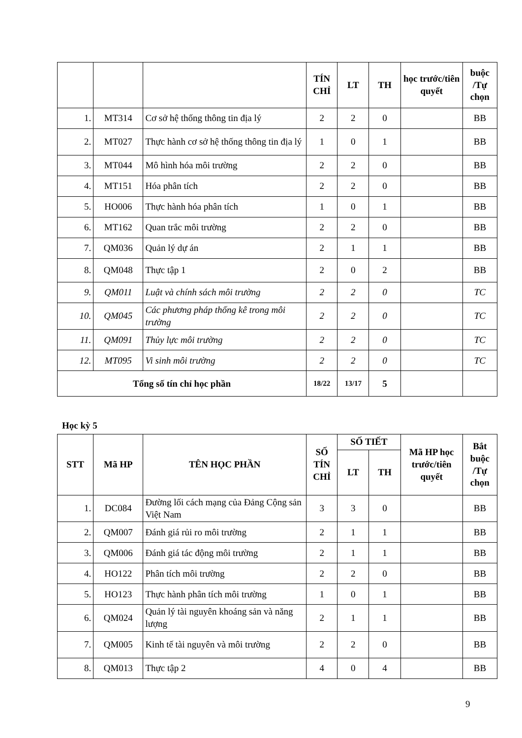| | | | TÍN CHỈ | LT | TH | học trước/tiên quyết | buộc /Tự chọn |
| --- | --- | --- | --- | --- | --- | --- | --- |
| 1. | MT314 | Cơ sở hệ thống thông tin địa lý | 2 | 2 | 0 | | BB |
| 2. | MT027 | Thực hành cơ sở hệ thống thông tin địa lý | 1 | 0 | 1 | | BB |
| 3. | MT044 | Mô hình hóa môi trường | 2 | 2 | 0 | | BB |
| 4. | MT151 | Hóa phân tích | 2 | 2 | 0 | | BB |
| 5. | HO006 | Thực hành hóa phân tích | 1 | 0 | 1 | | BB |
| 6. | MT162 | Quan trắc môi trường | 2 | 2 | 0 | | BB |
| 7. | QM036 | Quản lý dự án | 2 | 1 | 1 | | BB |
| 8. | QM048 | Thực tập 1 | 2 | 0 | 2 | | BB |
| 9. | QM011 | Luật và chính sách môi trường | 2 | 2 | 0 | | TC |
| 10. | QM045 | Các phương pháp thống kê trong môi trường | 2 | 2 | 0 | | TC |
| 11. | QM091 | Thủy lực môi trường | 2 | 2 | 0 | | TC |
| 12. | MT095 | Vi sinh môi trường | 2 | 2 | 0 | | TC |
| Tổng số tín chỉ học phần | | | 18/22 | 13/17 | 5 | | |
Học kỳ 5
| STT | Mã HP | TÊN HỌC PHẦN | SỐ TÍN CHỈ | SỐ TIẾT | | Mã HP học trước/tiên quyết | Bắt buộc /Tự chọn |
| --- | --- | --- | --- | --- | --- | --- | --- |
| | | | | LT | TH | | |
| 1. | DC084 | Đường lối cách mạng của Đảng Cộng sản Việt Nam | 3 | 3 | 0 | | BB |
| 2. | QM007 | Đánh giá rủi ro môi trường | 2 | 1 | 1 | | BB |
| 3. | QM006 | Đánh giá tác động môi trường | 2 | 1 | 1 | | BB |
| 4. | HO122 | Phân tích môi trường | 2 | 2 | 0 | | BB |
| 5. | HO123 | Thực hành phân tích môi trường | 1 | 0 | 1 | | BB |
| 6. | QM024 | Quản lý tài nguyên khoáng sản và năng lượng | 2 | 1 | 1 | | BB |
| 7. | QM005 | Kinh tế tài nguyên và môi trường | 2 | 2 | 0 | | BB |
| 8. | QM013 | Thực tập 2 | 4 | 0 | 4 | | BB |
9